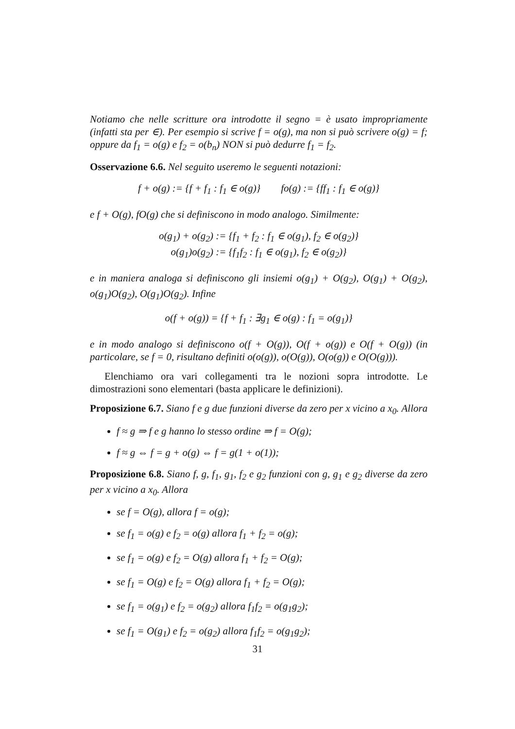Notiamo che nelle scritture ora introdotte il segno = è usato impropriamente (infatti sta per ∈). Per esempio si scrive f = o(g), ma non si può scrivere o(g) = f; oppure da f<sub>1</sub> = o(g) e f<sub>2</sub> = o(b<sub>n</sub>) NON si può dedurre f<sub>1</sub> = f<sub>2</sub>.
Osservazione 6.6. Nel seguito useremo le seguenti notazioni:
f + o(g) := {f + f<sub>1</sub> : f<sub>1</sub> ∈ o(g)} fo(g) := {ff<sub>1</sub> : f<sub>1</sub> ∈ o(g)}
e f + O(g), fO(g) che si definiscono in modo analogo. Similmente:
o(g<sub>1</sub>) + o(g<sub>2</sub>) := {f<sub>1</sub> + f<sub>2</sub> : f<sub>1</sub> ∈ o(g<sub>1</sub>), f<sub>2</sub> ∈ o(g<sub>2</sub>)}
o(g<sub>1</sub>)o(g<sub>2</sub>) := {f<sub>1</sub>f<sub>2</sub> : f<sub>1</sub> ∈ o(g<sub>1</sub>), f<sub>2</sub> ∈ o(g<sub>2</sub>)}
e in maniera analoga si definiscono gli insiemi o(g<sub>1</sub>) + O(g<sub>2</sub>), O(g<sub>1</sub>) + O(g<sub>2</sub>), o(g<sub>1</sub>)O(g<sub>2</sub>), O(g<sub>1</sub>)O(g<sub>2</sub>). Infine
o(f + o(g)) = {f + f<sub>1</sub> : ∃g<sub>1</sub> ∈ o(g) : f<sub>1</sub> = o(g<sub>1</sub>)}
e in modo analogo si definiscono o(f + O(g)), O(f + o(g)) e O(f + O(g)) (in particolare, se f = 0, risultano definiti o(o(g)), o(O(g)), O(o(g)) e O(O(g))).
Elenchiamo ora vari collegamenti tra le nozioni sopra introdotte. Le dimostrazioni sono elementari (basta applicare le definizioni).
Proposizione 6.7. Siano f e g due funzioni diverse da zero per x vicino a x<sub>0</sub>. Allora
f ≈ g ⇒ f e g hanno lo stesso ordine ⇒ f = O(g);
f ≈ g ⇔ f = g + o(g) ⇔ f = g(1 + o(1));
Proposizione 6.8. Siano f, g, f<sub>1</sub>, g<sub>1</sub>, f<sub>2</sub> e g<sub>2</sub> funzioni con g, g<sub>1</sub> e g<sub>2</sub> diverse da zero per x vicino a x<sub>0</sub>. Allora
se f = O(g), allora f = o(g);
se f<sub>1</sub> = o(g) e f<sub>2</sub> = o(g) allora f<sub>1</sub> + f<sub>2</sub> = o(g);
se f<sub>1</sub> = o(g) e f<sub>2</sub> = O(g) allora f<sub>1</sub> + f<sub>2</sub> = O(g);
se f<sub>1</sub> = O(g) e f<sub>2</sub> = O(g) allora f<sub>1</sub> + f<sub>2</sub> = O(g);
se f<sub>1</sub> = o(g<sub>1</sub>) e f<sub>2</sub> = o(g<sub>2</sub>) allora f<sub>1</sub>f<sub>2</sub> = o(g<sub>1</sub>g<sub>2</sub>);
se f<sub>1</sub> = O(g<sub>1</sub>) e f<sub>2</sub> = o(g<sub>2</sub>) allora f<sub>1</sub>f<sub>2</sub> = o(g<sub>1</sub>g<sub>2</sub>);
31